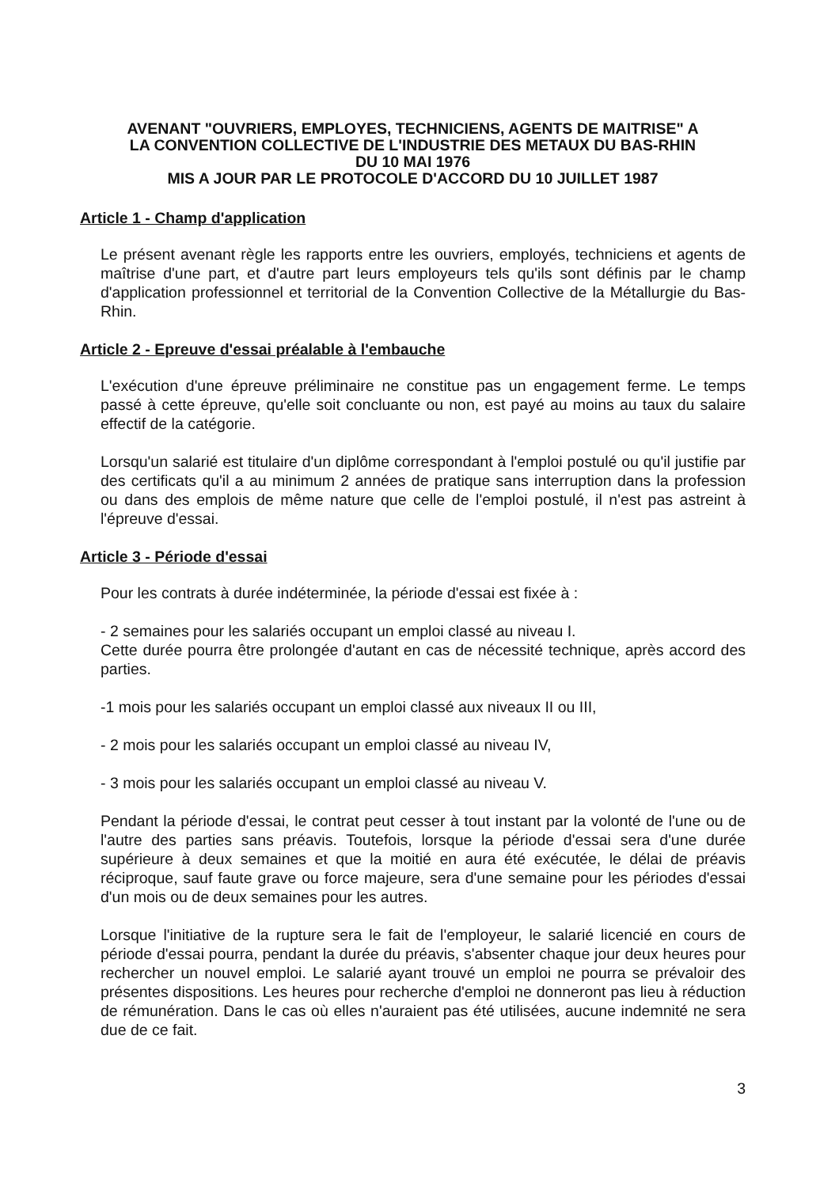AVENANT "OUVRIERS, EMPLOYES, TECHNICIENS, AGENTS DE MAITRISE" A
LA CONVENTION COLLECTIVE DE L'INDUSTRIE DES METAUX DU BAS-RHIN
DU 10 MAI 1976
MIS A JOUR PAR LE PROTOCOLE D'ACCORD DU 10 JUILLET 1987
Article 1 - Champ d'application
Le présent avenant règle les rapports entre les ouvriers, employés, techniciens et agents de maîtrise d'une part, et d'autre part leurs employeurs tels qu'ils sont définis par le champ d'application professionnel et territorial de la Convention Collective de la Métallurgie du Bas-Rhin.
Article 2 - Epreuve d'essai préalable à l'embauche
L'exécution d'une épreuve préliminaire ne constitue pas un engagement ferme. Le temps passé à cette épreuve, qu'elle soit concluante ou non, est payé au moins au taux du salaire effectif de la catégorie.
Lorsqu'un salarié est titulaire d'un diplôme correspondant à l'emploi postulé ou qu'il justifie par des certificats qu'il a au minimum 2 années de pratique sans interruption dans la profession ou dans des emplois de même nature que celle de l'emploi postulé, il n'est pas astreint à l'épreuve d'essai.
Article 3 - Période d'essai
Pour les contrats à durée indéterminée, la période d'essai est fixée à :
- 2 semaines pour les salariés occupant un emploi classé au niveau I.
Cette durée pourra être prolongée d'autant en cas de nécessité technique, après accord des parties.
-1 mois pour les salariés occupant un emploi classé aux niveaux II ou III,
- 2 mois pour les salariés occupant un emploi classé au niveau IV,
- 3 mois pour les salariés occupant un emploi classé au niveau V.
Pendant la période d'essai, le contrat peut cesser à tout instant par la volonté de l'une ou de l'autre des parties sans préavis. Toutefois, lorsque la période d'essai sera d'une durée supérieure à deux semaines et que la moitié en aura été exécutée, le délai de préavis réciproque, sauf faute grave ou force majeure, sera d'une semaine pour les périodes d'essai d'un mois ou de deux semaines pour les autres.
Lorsque l'initiative de la rupture sera le fait de l'employeur, le salarié licencié en cours de période d'essai pourra, pendant la durée du préavis, s'absenter chaque jour deux heures pour rechercher un nouvel emploi. Le salarié ayant trouvé un emploi ne pourra se prévaloir des présentes dispositions. Les heures pour recherche d'emploi ne donneront pas lieu à réduction de rémunération. Dans le cas où elles n'auraient pas été utilisées, aucune indemnité ne sera due de ce fait.
3